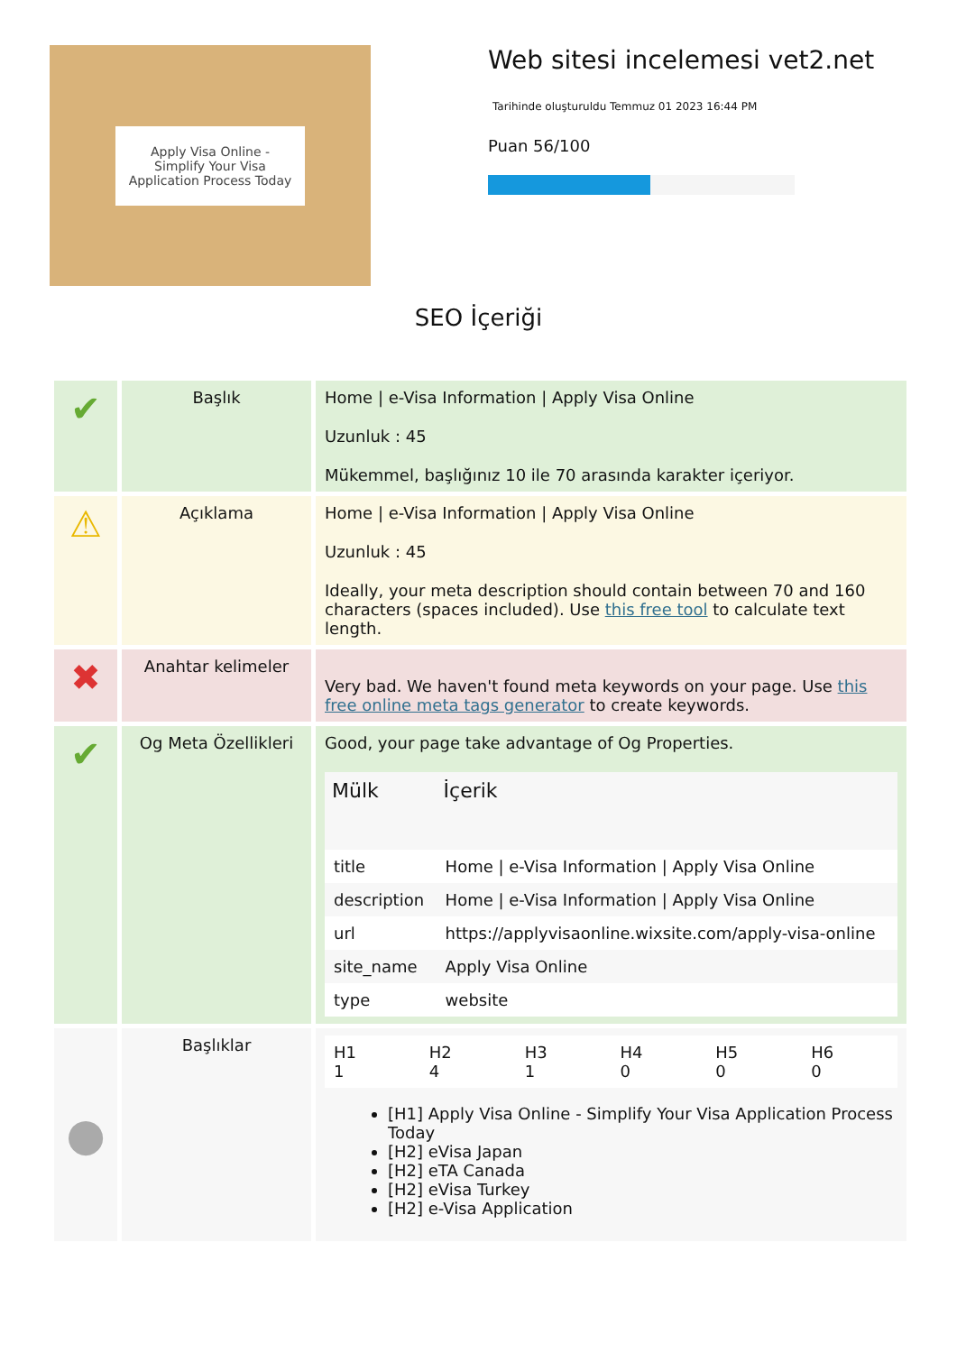Apply Visa Online - Simplify Your Visa Application Process Today
Web sitesi incelemesi vet2.net
Tarihinde oluşturuldu Temmuz 01 2023 16:44 PM
Puan 56/100
SEO İçeriği
| ✔ | Başlık | Home / e-Visa Information / Apply Visa Online Uzunluk : 45 Mükemmel, başlığınız 10 ile 70 arasında karakter içeriyor. |
| ⚠ | Açıklama | Home / e-Visa Information / Apply Visa Online Uzunluk : 45 Ideally, your meta description should contain between 70 and 160 characters (spaces included). Use this free tool to calculate text length. |
| ✖ | Anahtar kelimeler | Very bad. We haven't found meta keywords on your page. Use this free online meta tags generator to create keywords. |
| ✔ | Og Meta Özellikleri | Good, your page take advantage of Og Properties. / Mülk / İçerik / / --- / --- / / title / Home / e-Visa Information / Apply Visa Online / / description / Home / e-Visa Information / Apply Visa Online / / url / https://applyvisaonline.wixsite.com/apply-visa-online / / site_name / Apply Visa Online / / type / website / |
| ● | Başlıklar | / H1 1 / H2 4 / H3 1 / H4 0 / H5 0 / H6 0 / [H1] Apply Visa Online - Simplify Your Visa Application Process Today [H2] eVisa Japan [H2] eTA Canada [H2] eVisa Turkey [H2] e-Visa Application |